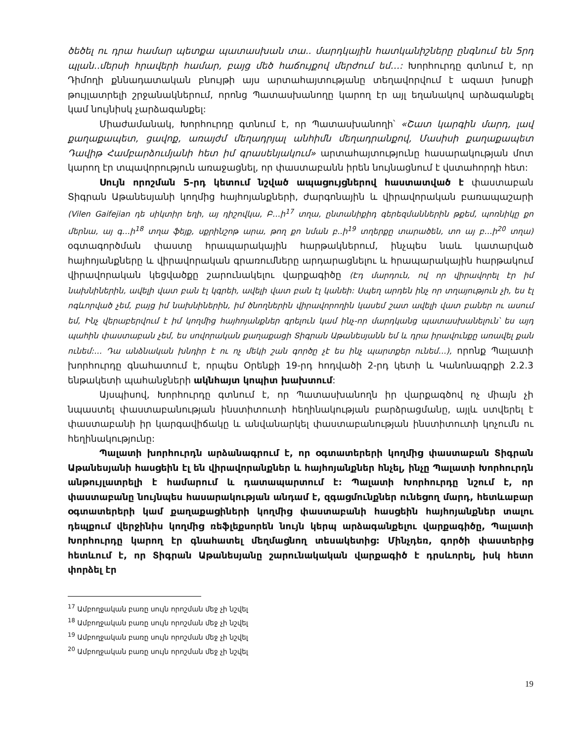ծեծել ու դրա համար պետքա պատասխան տա.. մարդկային հատկանիշները ընգնում են 5րդ պլան..մերսի հրավերի համար, բայց մեծ հաճույքով մերժում եմ…: Խորհուրդը գտնում է, որ Դիմողի քննադատական բնույթի այս արտահայտությանը տեղավորվում է ազատ խոսքի թույլատրելի շրջանակներում, որոնց Պատասխանողը կարող էր այլ եղանակով արձագանքել կամ նույնիսկ չարձագանքել:
Միաժամանակ, Խորհուրդը գտնում է, որ Պատասխանողի՝ «Շատ կարգին մարդ, լավ քաղաքապետ, ցավոք, առայժմ մեղադրյալ անհիմն մեղադրանքով, Մասիսի քաղաքապետ Դավիթ Համբարձումյանի հետ իմ գրասենյակում» արտահայտությունը հասարակության մոտ կարող էր տպավորություն առաջացնել, որ փաստաբանն իրեն նույնացնում է վստահորդի հետ:
Սույն որոշման 5-րդ կետում նշված ապացույցներով հաստատված է փաստաբան Տիգրան Աթանեսյանի կողմից հայհոյանքների, ժարգոնային և վիրավորական բառապաշարի (Vilen Gaifejian դե սիկտիր եղի, այ դիշովկա, Բ…ի<sup>17</sup> տղա, ընտանիքիդ գերեզմաններին թքեմ, պոռնիկը քո մերնա, այ գ…ի<sup>18</sup> տղա ֆեյք, սքրինշոթ արա, թող քո նման բ..ի<sup>19</sup> տղերքը տարածեն, տո այ բ…ի<sup>20</sup> տղա) օգտագործման փաստը հրապարակային հարթակներում, ինչպես նաև կատարված հայհոյանքները և վիրավորական գրառումները արդարացնելու և հրապարակային հարթակում վիրավորական կեցվածքը շարունակելու վարքագիծը (Էդ մարդուն, ով որ վիրավորել էր իմ նախնիներին, ավելի վատ բան էլ կգրեի, ավելի վատ բան էլ կանեի: Սպեղ արդեն ինչ որ տղայություն չի, ես էլ ոգևորված չեմ, բայց իմ նախնիներին, իմ ծնողներին վիրավորողին կասեմ շատ ավելի վատ բաներ ու ասում եմ, Ինչ վերաբերվում է իմ կողմից հայհոյանքներ գրելուն կամ ինչ-որ մարդկանց պատասխանելուն՝ ես այդ պահին փաստաբան չեմ, ես սովորական քաղաքացի Տիգրան Աթանեսյանն եմ և դրա իրավունքը առավել քան ունեմ:… Դա անձնական խնդիր է ու ոչ մեկի շան գործը չէ ես ինչ պարտքեր ունեմ…), որոնք Պալատի խորհուրդը գնահատում է, որպես Օրենքի 19-րդ հոդվածի 2-րդ կետի և Կանոնագրքի 2.2.3 ենթակետի պահանջների ակնհայտ կոպիտ խախտում:
Այսպիսով, Խորհուրդը գտնում է, որ Պատասխանողն իր վարքագծով ոչ միայն չի նպաստել փաստաբանության ինստիտուտի հեղինակության բարձրացմանը, այլև ստվերել է փաստաբանի իր կարգավիճակը և անվանարկել փաստաբանության ինստիտուտի կոչումն ու հեղինակությունը:
Պալատի խորհուրդն արձանագրում է, որ օգտատերերի կողմից փաստաբան Տիգրան Աթանեսյանի հասցեին էլ են վիրավորանքներ և հայհոյանքներ հնչել, ինչը Պալատի Խորհուրդն անթույլատրելի է համարում և դատապարտում է: Պալատի Խորհուրդը նշում է, որ փաստաբանը նույնպես հասարակության անդամ է, զգացմունքներ ունեցող մարդ, հետևաբար օգտատերերի կամ քաղաքացիների կողմից փաստաբանի հասցեին հայհոյանքներ տալու դեպքում վերջինիս կողմից ռեֆլեքսորեն նույն կերպ արձագանքելու վարքագիծը, Պալատի Խորհուրդը կարող էր գնահատել մեղմացնող տեսակետից: Մինչդեռ, գործի փաստերից հետևում է, որ Տիգրան Աթանեսյանը շարունակական վարքագիծ է դրսևորել, իսկ հետո փորձել էր
<sup>17</sup> Ամբողջական բառը սույն որոշման մեջ չի նշվել
<sup>18</sup> Ամբողջական բառը սույն որոշման մեջ չի նշվել
<sup>19</sup> Ամբողջական բառը սույն որոշման մեջ չի նշվել
<sup>20</sup> Ամբողջական բառը սույն որոշման մեջ չի նշվել
19